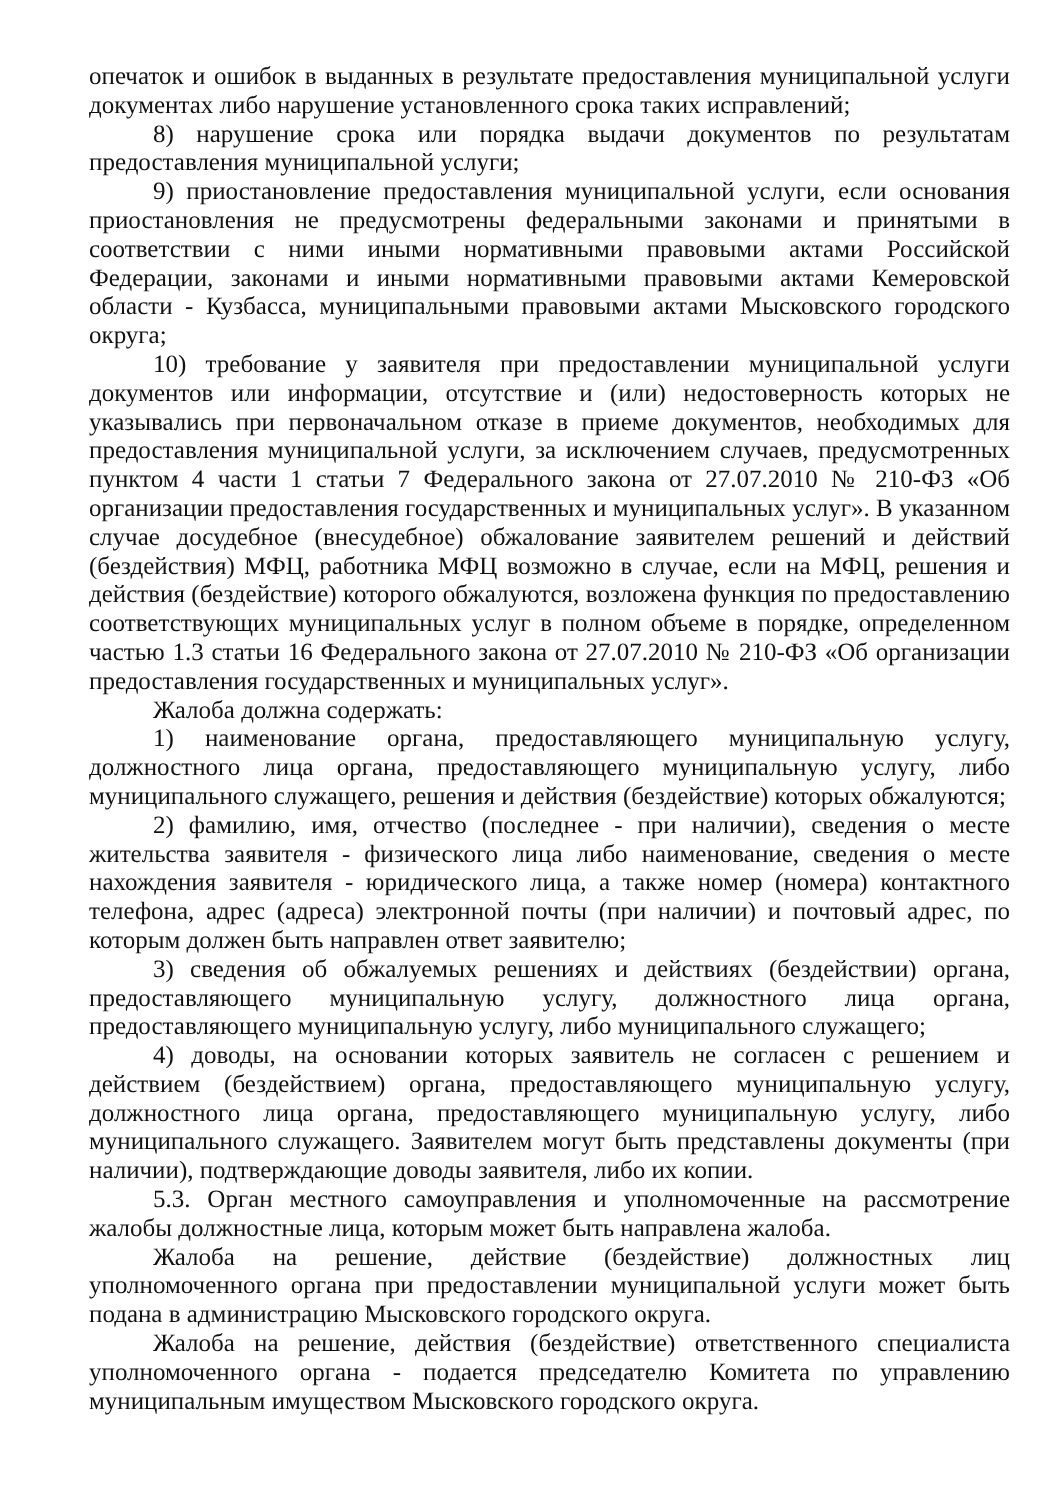опечаток и ошибок в выданных в результате предоставления муниципальной услуги документах либо нарушение установленного срока таких исправлений;
8) нарушение срока или порядка выдачи документов по результатам предоставления муниципальной услуги;
9) приостановление предоставления муниципальной услуги, если основания приостановления не предусмотрены федеральными законами и принятыми в соответствии с ними иными нормативными правовыми актами Российской Федерации, законами и иными нормативными правовыми актами Кемеровской области - Кузбасса, муниципальными правовыми актами Мысковского городского округа;
10) требование у заявителя при предоставлении муниципальной услуги документов или информации, отсутствие и (или) недостоверность которых не указывались при первоначальном отказе в приеме документов, необходимых для предоставления муниципальной услуги, за исключением случаев, предусмотренных пунктом 4 части 1 статьи 7 Федерального закона от 27.07.2010 № 210-ФЗ «Об организации предоставления государственных и муниципальных услуг». В указанном случае досудебное (внесудебное) обжалование заявителем решений и действий (бездействия) МФЦ, работника МФЦ возможно в случае, если на МФЦ, решения и действия (бездействие) которого обжалуются, возложена функция по предоставлению соответствующих муниципальных услуг в полном объеме в порядке, определенном частью 1.3 статьи 16 Федерального закона от 27.07.2010 № 210-ФЗ «Об организации предоставления государственных и муниципальных услуг».
Жалоба должна содержать:
1) наименование органа, предоставляющего муниципальную услугу, должностного лица органа, предоставляющего муниципальную услугу, либо муниципального служащего, решения и действия (бездействие) которых обжалуются;
2) фамилию, имя, отчество (последнее - при наличии), сведения о месте жительства заявителя - физического лица либо наименование, сведения о месте нахождения заявителя - юридического лица, а также номер (номера) контактного телефона, адрес (адреса) электронной почты (при наличии) и почтовый адрес, по которым должен быть направлен ответ заявителю;
3) сведения об обжалуемых решениях и действиях (бездействии) органа, предоставляющего муниципальную услугу, должностного лица органа, предоставляющего муниципальную услугу, либо муниципального служащего;
4) доводы, на основании которых заявитель не согласен с решением и действием (бездействием) органа, предоставляющего муниципальную услугу, должностного лица органа, предоставляющего муниципальную услугу, либо муниципального служащего. Заявителем могут быть представлены документы (при наличии), подтверждающие доводы заявителя, либо их копии.
5.3. Орган местного самоуправления и уполномоченные на рассмотрение жалобы должностные лица, которым может быть направлена жалоба.
Жалоба на решение, действие (бездействие) должностных лиц уполномоченного органа при предоставлении муниципальной услуги может быть подана в администрацию Мысковского городского округа.
Жалоба на решение, действия (бездействие) ответственного специалиста уполномоченного органа - подается председателю Комитета по управлению муниципальным имуществом Мысковского городского округа.